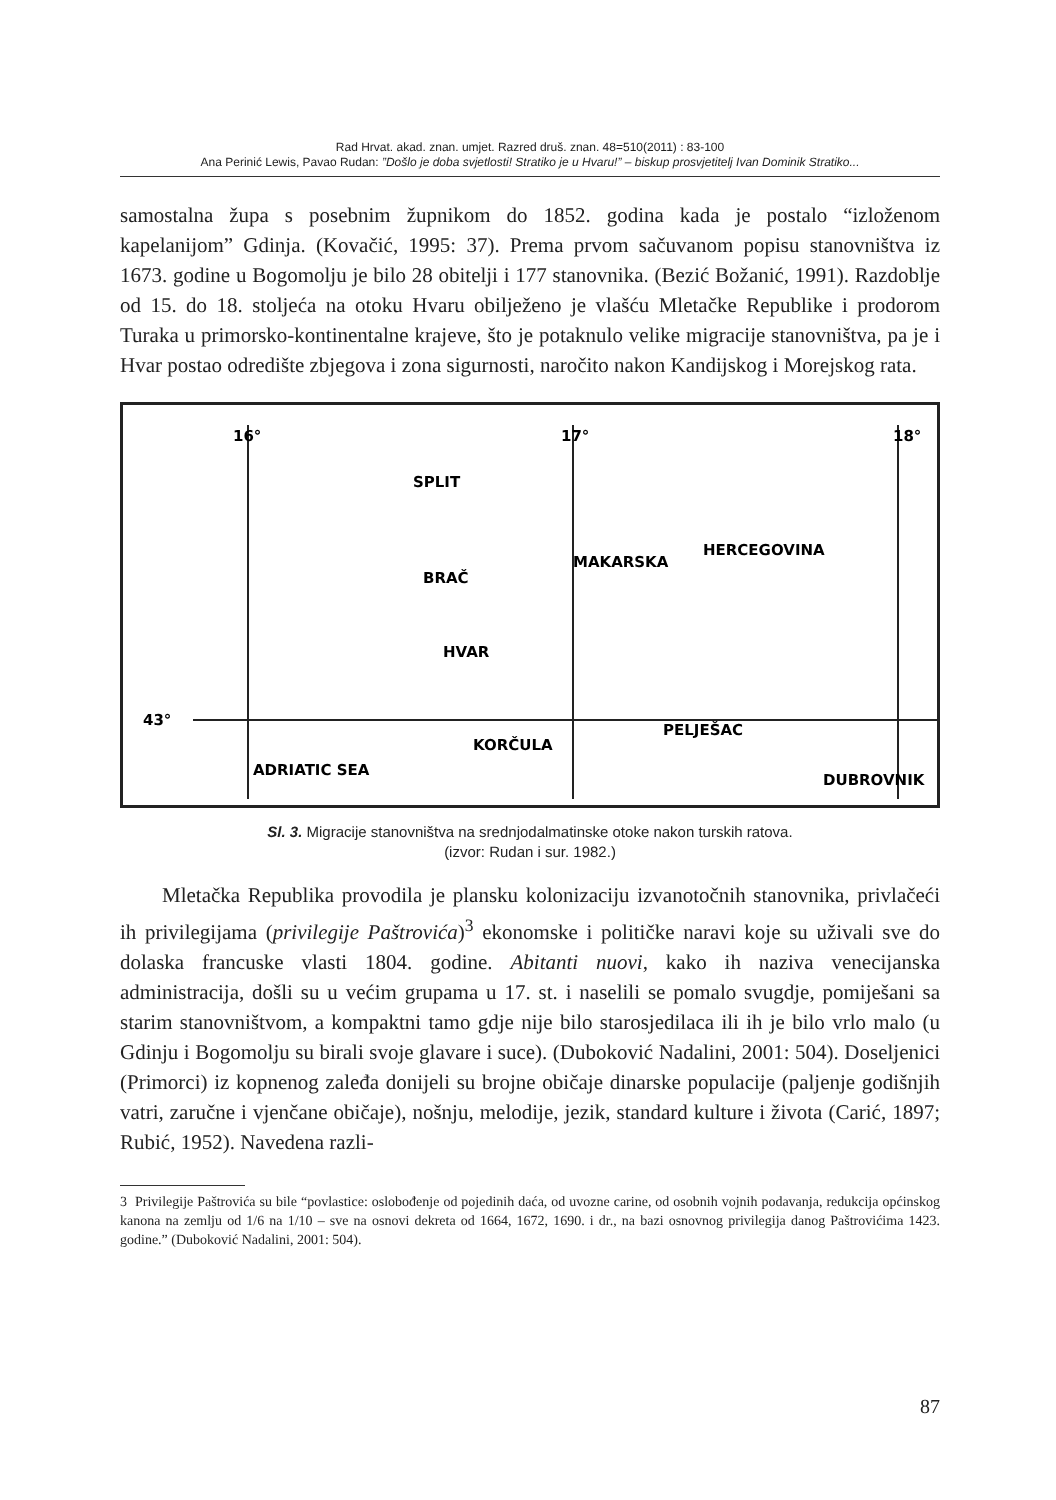Rad Hrvat. akad. znan. umjet. Razred druš. znan. 48=510(2011) : 83-100
Ana Perinić Lewis, Pavao Rudan: ”Došlo je doba svjetlosti! Stratiko je u Hvaru!” – biskup prosvjetitelj Ivan Dominik Stratiko...
samostalna župa s posebnim župnikom do 1852. godina kada je postalo “izloženom kapelanijom” Gdinja. (Kovačić, 1995: 37). Prema prvom sačuvanom popisu stanovništva iz 1673. godine u Bogomolju je bilo 28 obitelji i 177 stanovnika. (Bezić Božanić, 1991). Razdoblje od 15. do 18. stoljeća na otoku Hvaru obilježeno je vlašću Mletačke Republike i prodorom Turaka u primorsko-kontinentalne kraje­ve, što je potaknulo velike migracije stanovništva, pa je i Hvar postao odredište zbjegova i zona sigurnosti, naročito nakon Kandijskog i Morejskog rata.
16°
17°
18°
43°
SPLIT
BRAČ
MAKARSKA
HVAR
HERCEGOVINA
KORČULA
PELJEŠAC
ADRIATIC SEA
DUBROVNIK
Sl. 3. Migracije stanovništva na srednjodalmatinske otoke nakon turskih ratova.
(izvor: Rudan i sur. 1982.)
Mletačka Republika provodila je plansku kolonizaciju izvanotočnih stanovnika, privlačeći ih privilegijama (privilegije Paštrovića)<sup>3</sup> ekonomske i političke naravi koje su uživali sve do dolaska francuske vlasti 1804. godine. Abitanti nuovi, kako ih naziva venecijanska administracija, došli su u većim grupama u 17. st. i naselili se pomalo svugdje, pomiješani sa starim stanovništvom, a kompaktni tamo gdje nije bilo starosjedilaca ili ih je bilo vrlo malo (u Gdinju i Bogomolju su birali svoje glavare i suce). (Duboković Nadalini, 2001: 504). Doseljenici (Primorci) iz kopnenog zaleđa donijeli su brojne običaje dinarske populacije (paljenje godišnjih vatri, zaručne i vjenčane običaje), nošnju, melodije, jezik, standard kulture i života (Carić, 1897; Rubić, 1952). Navedena razli-
3 Privilegije Paštrovića su bile “povlastice: oslobođenje od pojedinih daća, od uvozne carine, od osobnih vojnih podavanja, redukcija općinskog kanona na zemlju od 1/6 na 1/10 – sve na osnovi dekreta od 1664, 1672, 1690. i dr., na bazi osnovnog privilegija danog Paštrovićima 1423. godine.” (Duboković Nadalini, 2001: 504).
87